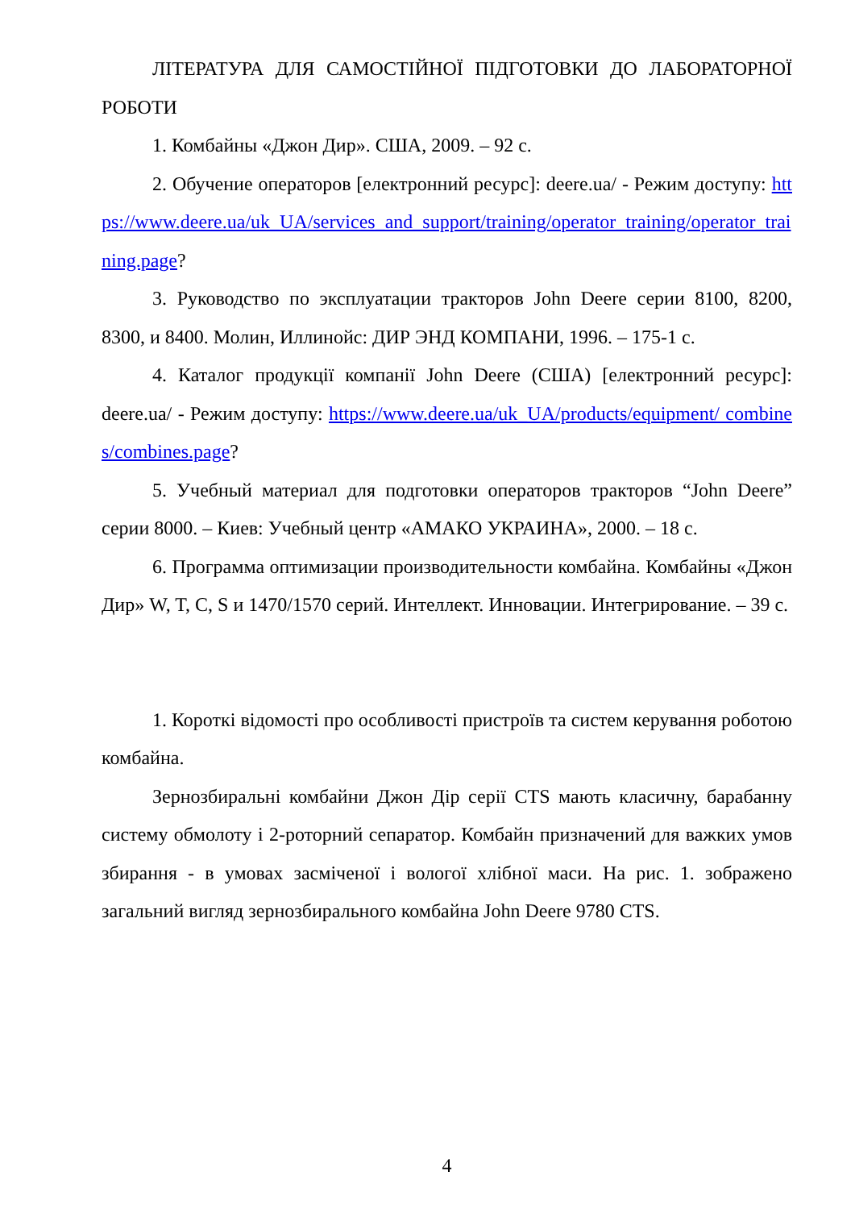ЛІТЕРАТУРА ДЛЯ САМОСТІЙНОЇ ПІДГОТОВКИ ДО ЛАБОРАТОРНОЇ РОБОТИ
1. Комбайны «Джон Дир». США, 2009. – 92 с.
2. Обучение операторов [електронний ресурс]: deere.ua/ - Режим доступу: https://www.deere.ua/uk_UA/services_and_support/training/operator_training/operator_training.page?
3. Руководство по эксплуатации тракторов John Deere серии 8100, 8200, 8300, и 8400. Молин, Иллинойс: ДИР ЭНД КОМПАНИ, 1996. – 175-1 с.
4. Каталог продукції компанії John Deere (США) [електронний ресурс]: deere.ua/ - Режим доступу: https://www.deere.ua/uk_UA/products/equipment/ combines/combines.page?
5. Учебный материал для подготовки операторов тракторов “John Deere” серии 8000. – Киев: Учебный центр «АМАКО УКРАИНА», 2000. – 18 с.
6. Программа оптимизации производительности комбайна. Комбайны «Джон Дир» W, T, C, S и 1470/1570 серий. Интеллект. Инновации. Интегрирование. – 39 с.
1. Короткі відомості про особливості пристроїв та систем керування роботою комбайна.
Зернозбиральні комбайни Джон Дір серії CTS мають класичну, барабанну систему обмолоту і 2-роторний сепаратор. Комбайн призначений для важких умов збирання - в умовах засміченої і вологої хлібної маси. На рис. 1. зображено загальний вигляд зернозбирального комбайна John Deere 9780 CTS.
4